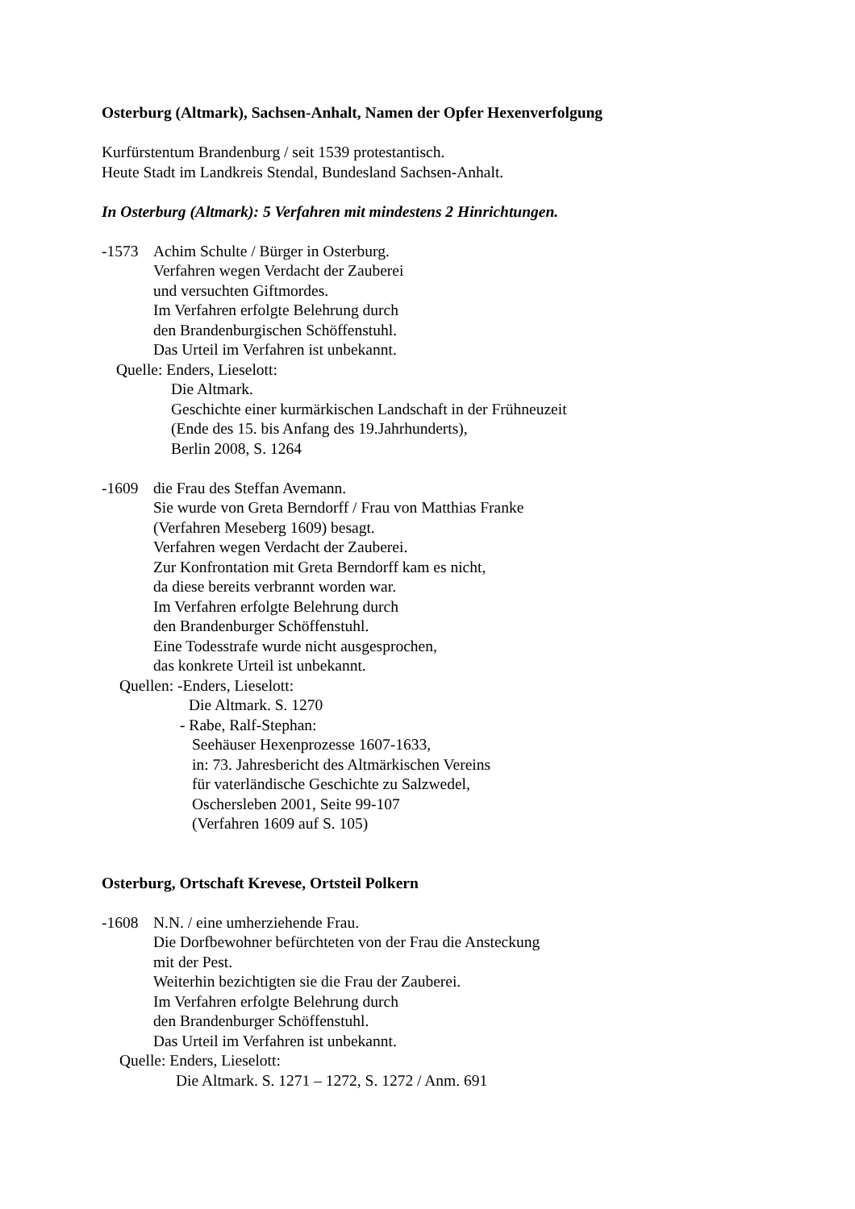Osterburg (Altmark), Sachsen-Anhalt, Namen der Opfer Hexenverfolgung
Kurfürstentum Brandenburg / seit 1539 protestantisch.
Heute Stadt im Landkreis Stendal, Bundesland Sachsen-Anhalt.
In Osterburg (Altmark): 5 Verfahren mit mindestens 2 Hinrichtungen.
-1573 Achim Schulte / Bürger in Osterburg.
Verfahren wegen Verdacht der Zauberei
und versuchten Giftmordes.
Im Verfahren erfolgte Belehrung durch
den Brandenburgischen Schöffenstuhl.
Das Urteil im Verfahren ist unbekannt.
Quelle: Enders, Lieselott:
Die Altmark.
Geschichte einer kurmärkischen Landschaft in der Frühneuzeit
(Ende des 15. bis Anfang des 19.Jahrhunderts),
Berlin 2008, S. 1264
-1609 die Frau des Steffan Avemann.
Sie wurde von Greta Berndorff / Frau von Matthias Franke
(Verfahren Meseberg 1609) besagt.
Verfahren wegen Verdacht der Zauberei.
Zur Konfrontation mit Greta Berndorff kam es nicht,
da diese bereits verbrannt worden war.
Im Verfahren erfolgte Belehrung durch
den Brandenburger Schöffenstuhl.
Eine Todesstrafe wurde nicht ausgesprochen,
das konkrete Urteil ist unbekannt.
Quellen: -Enders, Lieselott:
Die Altmark. S. 1270
- Rabe, Ralf-Stephan:
Seehäuser Hexenprozesse 1607-1633,
in: 73. Jahresbericht des Altmärkischen Vereins
für vaterländische Geschichte zu Salzwedel,
Oschersleben 2001, Seite 99-107
(Verfahren 1609 auf S. 105)
Osterburg, Ortschaft Krevese, Ortsteil Polkern
-1608 N.N. / eine umherziehende Frau.
Die Dorfbewohner befürchteten von der Frau die Ansteckung
mit der Pest.
Weiterhin bezichtigten sie die Frau der Zauberei.
Im Verfahren erfolgte Belehrung durch
den Brandenburger Schöffenstuhl.
Das Urteil im Verfahren ist unbekannt.
Quelle: Enders, Lieselott:
Die Altmark. S. 1271 – 1272, S. 1272 / Anm. 691